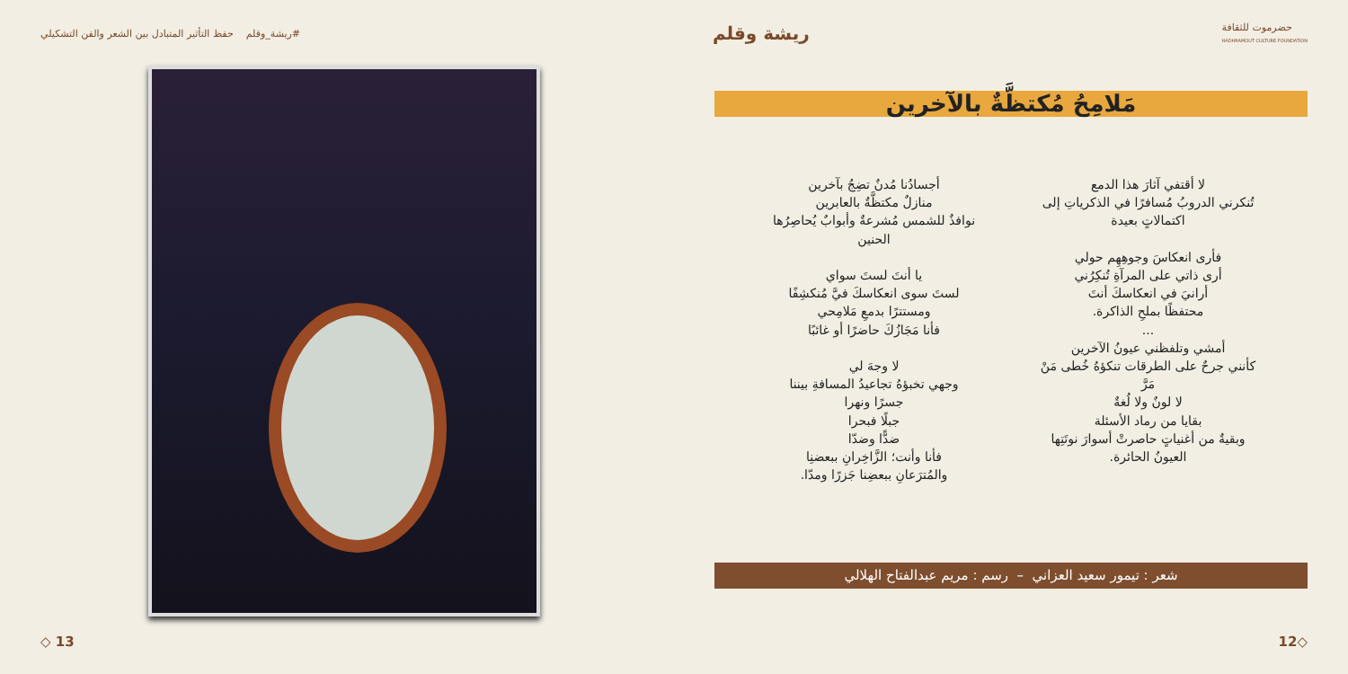#ريشة_وقلم حفظ التأثير المتبادل بين الشعر والفن التشكيلي
ريشة وقلم
حضرموت للثقافة
HADHRAMOUT CULTURE FOUNDATION
مَلامِحُ مُكتظَّةٌ بالآخرين
لا أقتفي آثارَ هذا الدمع
تُنكرني الدروبُ مُسافرًا في الذكرياتِ إلى
اكتمالاتٍ بعيدة
فأرى انعكاسَ وجوهِهِم حولي
أرى ذاتي على المرآةِ تُنكِرُني
أرانيَ في انعكاسكَ أنتَ
محتفظًا بملحِ الذاكرة.
...
أمشي وتلفظني عيونُ الآخرين
كأنني جرحٌ على الطرقات تنكؤهُ خُطى مَنْ
مَرَّ
لا لونٌ ولا لُغةٌ
بقايا من رماد الأسئلة
وبقيةٌ من أغنياتٍ حاصرتْ أسوارَ نوتَتِها
العيونُ الحائرة.
أجسادُنا مُدنٌ تضِجُ بآخرين
منازلٌ مكتظَّةٌ بالعابرين
نوافذٌ للشمس مُشرعةٌ وأبوابٌ يُحاصِرُها
الحنين
يا أنتَ لستَ سواي
لستَ سوى انعكاسكَ فيَّ مُنكشِفًا
ومستترًا بدمعِ مَلامِحي
فأنا مَجَازُكَ حاضرًا أو غائبًا
لا وجهَ لي
وجهي تخبؤهُ تجاعيدُ المسافةِ بيننا
جسرًا ونهرا
جبلًا فبحرا
ضدًّا وضدّا
فأنا وأنت؛ الزَّاخِرانِ ببعضنِا
والمُترَعانِ ببعضِنا جَزرًا ومدّا.
شعر : تيمور سعيد العزاني – رسم : مريم عبدالفتاح الهلالي
◇ 13 12◇